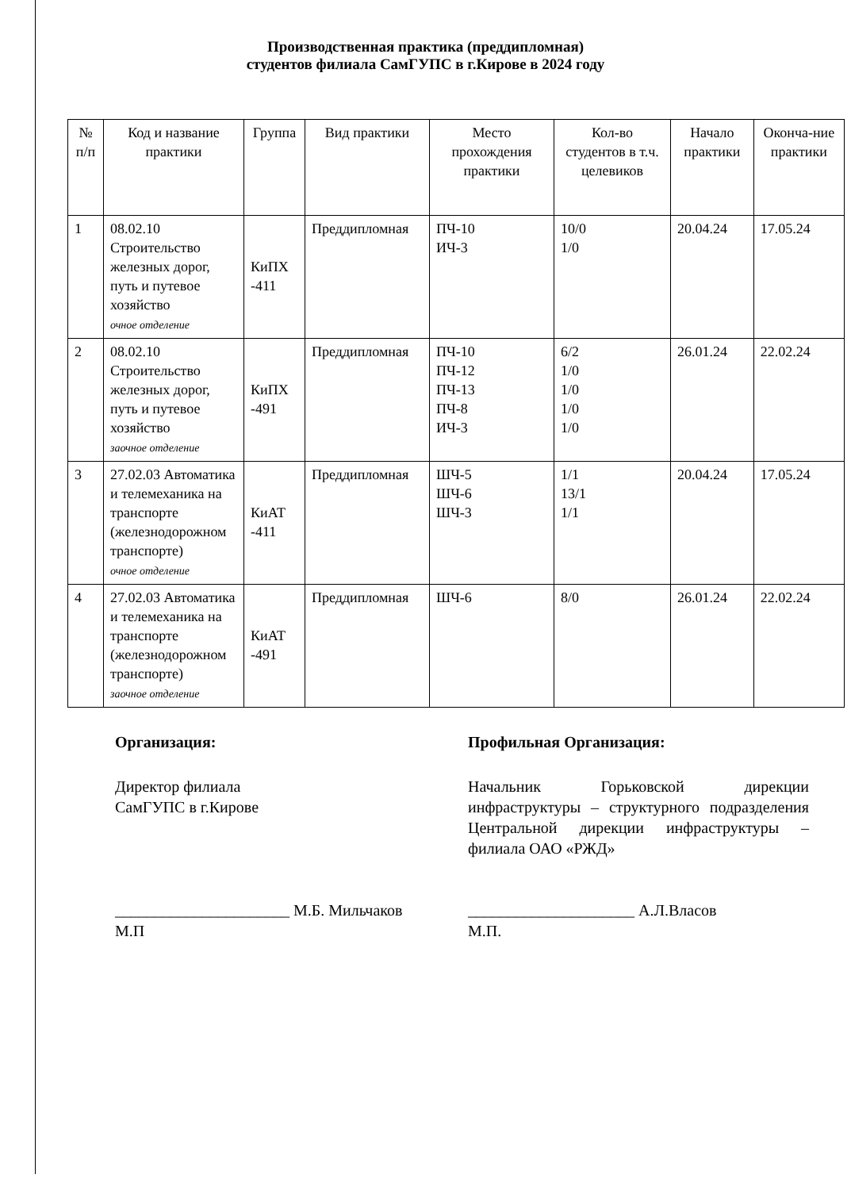Производственная практика (преддипломная)
студентов филиала СамГУПС в г.Кирове в 2024 году
| № п/п | Код и название практики | Группа | Вид практики | Место прохождения практики | Кол-во студентов в т.ч. целевиков | Начало практики | Оконча-ние практики |
| --- | --- | --- | --- | --- | --- | --- | --- |
| 1 | 08.02.10 Строительство железных дорог, путь и путевое хозяйство очное отделение | КиПХ -411 | Преддипломная | ПЧ-10 ИЧ-3 | 10/0 1/0 | 20.04.24 | 17.05.24 |
| 2 | 08.02.10 Строительство железных дорог, путь и путевое хозяйство заочное отделение | КиПХ -491 | Преддипломная | ПЧ-10 ПЧ-12 ПЧ-13 ПЧ-8 ИЧ-3 | 6/2 1/0 1/0 1/0 1/0 | 26.01.24 | 22.02.24 |
| 3 | 27.02.03 Автоматика и телемеханика на транспорте (железнодорожном транспорте) очное отделение | КиАТ -411 | Преддипломная | ШЧ-5 ШЧ-6 ШЧ-3 | 1/1 13/1 1/1 | 20.04.24 | 17.05.24 |
| 4 | 27.02.03 Автоматика и телемеханика на транспорте (железнодорожном транспорте) заочное отделение | КиАТ -491 | Преддипломная | ШЧ-6 | 8/0 | 26.01.24 | 22.02.24 |
Организация:
Директор филиала
СамГУПС в г.Кирове
______________________ М.Б. Мильчаков
М.П
Профильная Организация:
Начальник Горьковской дирекции инфраструктуры – структурного подразделения Центральной дирекции инфраструктуры – филиала ОАО «РЖД»
_____________________ А.Л.Власов
М.П.